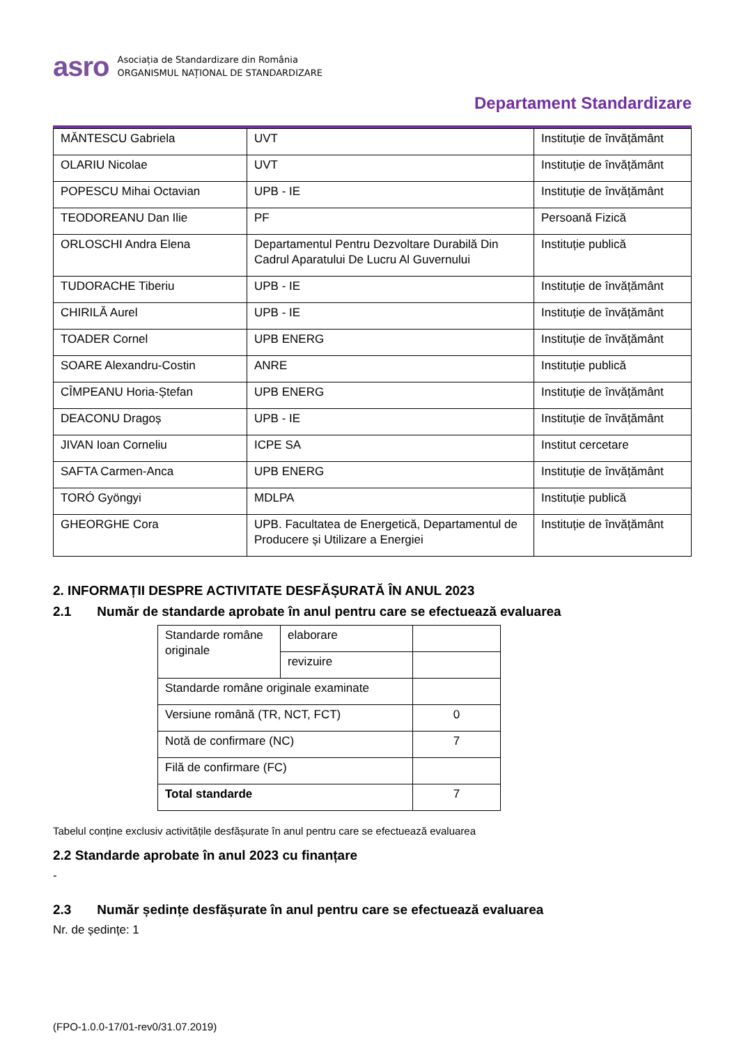asro
Asociația de Standardizare din România
ORGANISMUL NAȚIONAL DE STANDARDIZARE
Departament Standardizare
| MĂNTESCU Gabriela | UVT | Instituție de învățământ |
| OLARIU Nicolae | UVT | Instituție de învățământ |
| POPESCU Mihai Octavian | UPB - IE | Instituție de învățământ |
| TEODOREANU Dan Ilie | PF | Persoană Fizică |
| ORLOSCHI Andra Elena | Departamentul Pentru Dezvoltare Durabilă Din Cadrul Aparatului De Lucru Al Guvernului | Instituție publică |
| TUDORACHE Tiberiu | UPB - IE | Instituție de învățământ |
| CHIRILĂ Aurel | UPB - IE | Instituție de învățământ |
| TOADER Cornel | UPB ENERG | Instituție de învățământ |
| SOARE Alexandru-Costin | ANRE | Instituție publică |
| CÎMPEANU Horia-Ștefan | UPB ENERG | Instituție de învățământ |
| DEACONU Dragoș | UPB - IE | Instituție de învățământ |
| JIVAN Ioan Corneliu | ICPE SA | Institut cercetare |
| SAFTA Carmen-Anca | UPB ENERG | Instituție de învățământ |
| TORÓ Gyöngyi | MDLPA | Instituție publică |
| GHEORGHE Cora | UPB. Facultatea de Energetică, Departamentul de Producere și Utilizare a Energiei | Instituție de învățământ |
2. INFORMAȚII DESPRE ACTIVITATE DESFĂȘURATĂ ÎN ANUL 2023
2.1 Număr de standarde aprobate în anul pentru care se efectuează evaluarea
| Standarde române originale | elaborare | |
| | revizuire | |
| Standarde române originale examinate | | |
| Versiune română (TR, NCT, FCT) | | 0 |
| Notă de confirmare (NC) | | 7 |
| Filă de confirmare (FC) | | |
| Total standarde | | 7 |
Tabelul conține exclusiv activitățile desfășurate în anul pentru care se efectuează evaluarea
2.2 Standarde aprobate în anul 2023 cu finanțare
-
2.3 Număr ședințe desfășurate în anul pentru care se efectuează evaluarea
Nr. de ședințe: 1
(FPO-1.0.0-17/01-rev0/31.07.2019)